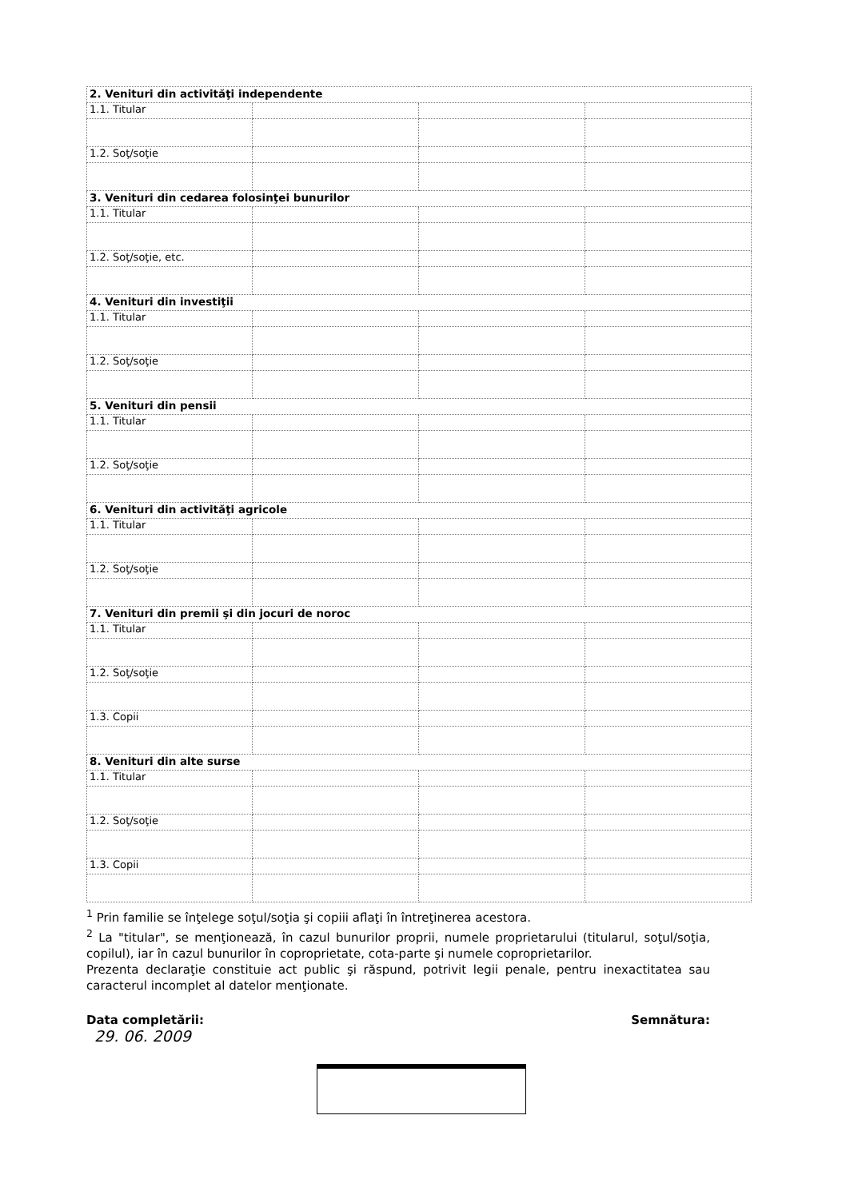| 2. Venituri din activităţi independente | | | |
| 1.1. Titular | | | |
| 1.2. Soţ/soţie | | | |
| 3. Venituri din cedarea folosinţei bunurilor | | | |
| 1.1. Titular | | | |
| 1.2. Soţ/soţie, etc. | | | |
| 4. Venituri din investiţii | | | |
| 1.1. Titular | | | |
| 1.2. Soţ/soţie | | | |
| 5. Venituri din pensii | | | |
| 1.1. Titular | | | |
| 1.2. Soţ/soţie | | | |
| 6. Venituri din activităţi agricole | | | |
| 1.1. Titular | | | |
| 1.2. Soţ/soţie | | | |
| 7. Venituri din premii şi din jocuri de noroc | | | |
| 1.1. Titular | | | |
| 1.2. Soţ/soţie | | | |
| 1.3. Copii | | | |
| 8. Venituri din alte surse | | | |
| 1.1. Titular | | | |
| 1.2. Soţ/soţie | | | |
| 1.3. Copii | | | |
<sup>1</sup> Prin familie se înţelege soţul/soţia şi copiii aflaţi în întreţinerea acestora.
<sup>2</sup> La "titular", se menţionează, în cazul bunurilor proprii, numele proprietarului (titularul, soţul/soţia, copilul), iar în cazul bunurilor în coproprietate, cota-parte şi numele coproprietarilor.
Prezenta declaraţie constituie act public şi răspund, potrivit legii penale, pentru inexactitatea sau caracterul incomplet al datelor menţionate.
Data completării:
29. 06. 2009
Semnătura: